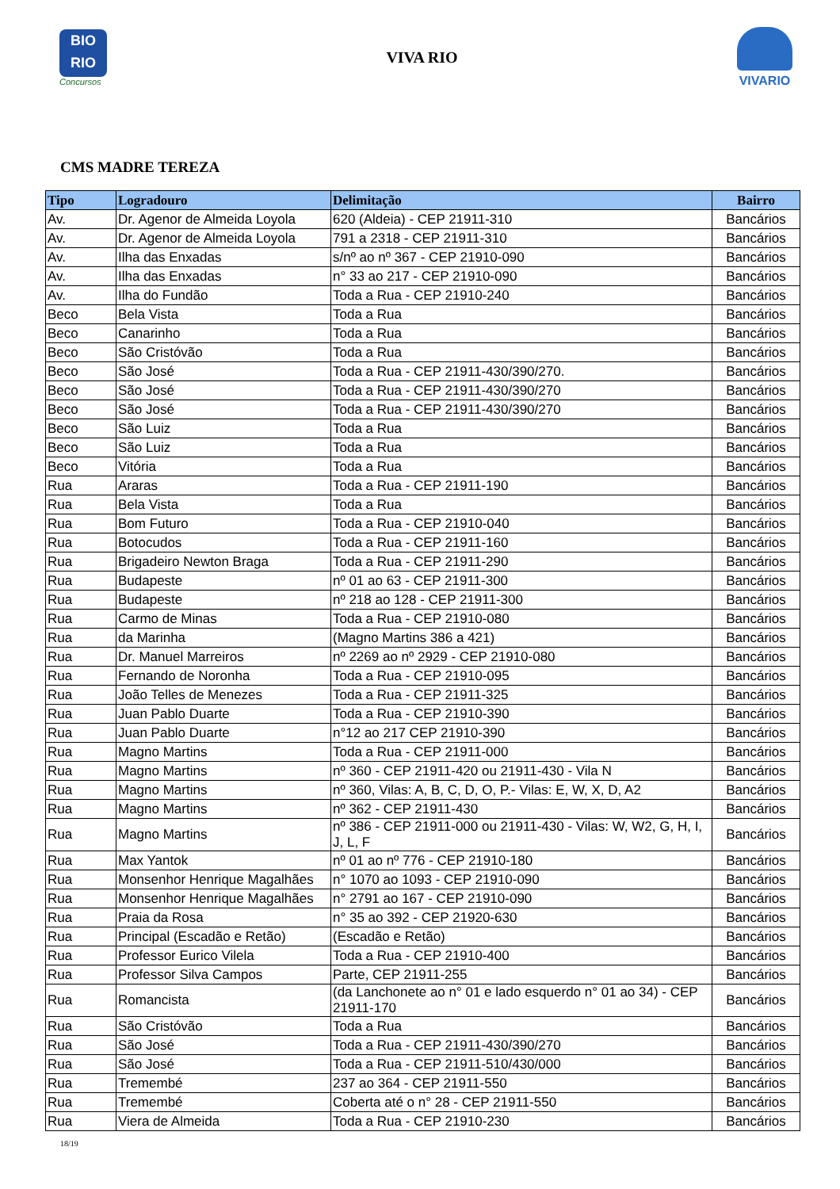BIO
RIO
Concursos
VIVA RIO
VIVARIO
CMS MADRE TEREZA
| Tipo | Logradouro | Delimitação | Bairro |
| --- | --- | --- | --- |
| Av. | Dr. Agenor de Almeida Loyola | 620 (Aldeia) - CEP 21911-310 | Bancários |
| Av. | Dr. Agenor de Almeida Loyola | 791 a 2318 - CEP 21911-310 | Bancários |
| Av. | Ilha das Enxadas | s/nº ao nº 367 - CEP 21910-090 | Bancários |
| Av. | Ilha das Enxadas | n° 33 ao 217 - CEP 21910-090 | Bancários |
| Av. | Ilha do Fundão | Toda a Rua - CEP 21910-240 | Bancários |
| Beco | Bela Vista | Toda a Rua | Bancários |
| Beco | Canarinho | Toda a Rua | Bancários |
| Beco | São Cristóvão | Toda a Rua | Bancários |
| Beco | São José | Toda a Rua - CEP 21911-430/390/270. | Bancários |
| Beco | São José | Toda a Rua - CEP 21911-430/390/270 | Bancários |
| Beco | São José | Toda a Rua - CEP 21911-430/390/270 | Bancários |
| Beco | São Luiz | Toda a Rua | Bancários |
| Beco | São Luiz | Toda a Rua | Bancários |
| Beco | Vitória | Toda a Rua | Bancários |
| Rua | Araras | Toda a Rua - CEP 21911-190 | Bancários |
| Rua | Bela Vista | Toda a Rua | Bancários |
| Rua | Bom Futuro | Toda a Rua - CEP 21910-040 | Bancários |
| Rua | Botocudos | Toda a Rua - CEP 21911-160 | Bancários |
| Rua | Brigadeiro Newton Braga | Toda a Rua - CEP 21911-290 | Bancários |
| Rua | Budapeste | nº 01 ao 63 - CEP 21911-300 | Bancários |
| Rua | Budapeste | nº 218 ao 128 - CEP 21911-300 | Bancários |
| Rua | Carmo de Minas | Toda a Rua - CEP 21910-080 | Bancários |
| Rua | da Marinha | (Magno Martins 386 a 421) | Bancários |
| Rua | Dr. Manuel Marreiros | nº 2269 ao nº 2929 - CEP 21910-080 | Bancários |
| Rua | Fernando de Noronha | Toda a Rua - CEP 21910-095 | Bancários |
| Rua | João Telles de Menezes | Toda a Rua - CEP 21911-325 | Bancários |
| Rua | Juan Pablo Duarte | Toda a Rua - CEP 21910-390 | Bancários |
| Rua | Juan Pablo Duarte | n°12 ao 217 CEP 21910-390 | Bancários |
| Rua | Magno Martins | Toda a Rua - CEP 21911-000 | Bancários |
| Rua | Magno Martins | nº 360 - CEP 21911-420 ou 21911-430 - Vila N | Bancários |
| Rua | Magno Martins | nº 360, Vilas: A, B, C, D, O, P.- Vilas: E, W, X, D, A2 | Bancários |
| Rua | Magno Martins | nº 362 - CEP 21911-430 | Bancários |
| Rua | Magno Martins | nº 386 - CEP 21911-000 ou 21911-430 - Vilas: W, W2, G, H, I, J, L, F | Bancários |
| Rua | Max Yantok | nº 01 ao nº 776 - CEP 21910-180 | Bancários |
| Rua | Monsenhor Henrique Magalhães | n° 1070 ao 1093 - CEP 21910-090 | Bancários |
| Rua | Monsenhor Henrique Magalhães | n° 2791 ao 167 - CEP 21910-090 | Bancários |
| Rua | Praia da Rosa | n° 35 ao 392 - CEP 21920-630 | Bancários |
| Rua | Principal (Escadão e Retão) | (Escadão e Retão) | Bancários |
| Rua | Professor Eurico Vilela | Toda a Rua - CEP 21910-400 | Bancários |
| Rua | Professor Silva Campos | Parte, CEP 21911-255 | Bancários |
| Rua | Romancista | (da Lanchonete ao n° 01 e lado esquerdo n° 01 ao 34) - CEP 21911-170 | Bancários |
| Rua | São Cristóvão | Toda a Rua | Bancários |
| Rua | São José | Toda a Rua - CEP 21911-430/390/270 | Bancários |
| Rua | São José | Toda a Rua - CEP 21911-510/430/000 | Bancários |
| Rua | Tremembé | 237 ao 364 - CEP 21911-550 | Bancários |
| Rua | Tremembé | Coberta até o n° 28 - CEP 21911-550 | Bancários |
| Rua | Viera de Almeida | Toda a Rua - CEP 21910-230 | Bancários |
18/19